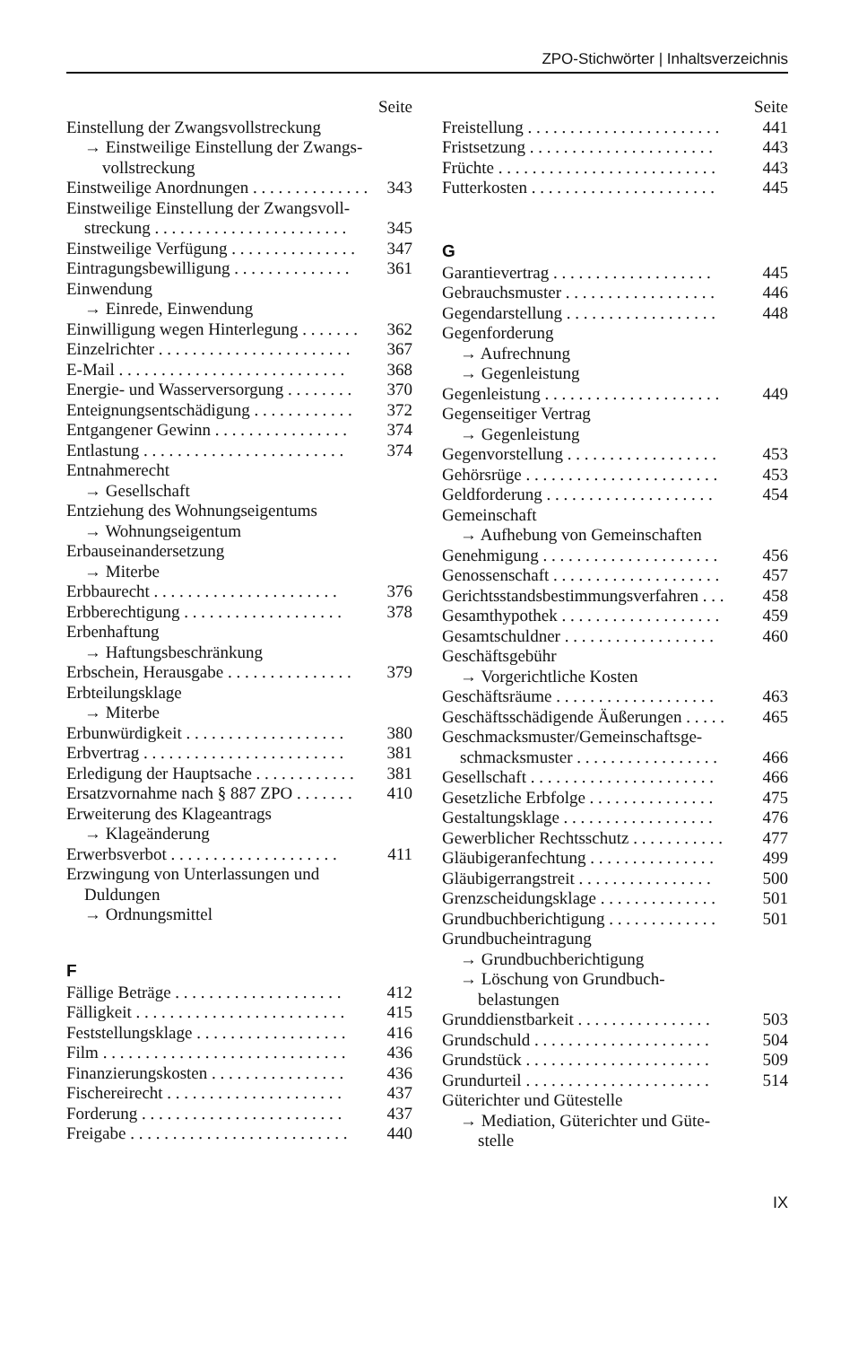ZPO-Stichwörter | Inhaltsverzeichnis
Seite
Einstellung der Zwangsvollstreckung
→ Einstweilige Einstellung der Zwangs-
vollstreckung
Einstweilige Anordnungen . . . . . . . . . . . . . . 343
Einstweilige Einstellung der Zwangsvoll-
streckung . . . . . . . . . . . . . . . . . . . . . . . 345
Einstweilige Verfügung . . . . . . . . . . . . . . . 347
Eintragungsbewilligung . . . . . . . . . . . . . . 361
Einwendung
→ Einrede, Einwendung
Einwilligung wegen Hinterlegung . . . . . . . 362
Einzelrichter . . . . . . . . . . . . . . . . . . . . . . . 367
E-Mail . . . . . . . . . . . . . . . . . . . . . . . . . . . 368
Energie- und Wasserversorgung . . . . . . . . 370
Enteignungsentschädigung . . . . . . . . . . . . 372
Entgangener Gewinn . . . . . . . . . . . . . . . . 374
Entlastung . . . . . . . . . . . . . . . . . . . . . . . . 374
Entnahmerecht
→ Gesellschaft
Entziehung des Wohnungseigentums
→ Wohnungseigentum
Erbauseinandersetzung
→ Miterbe
Erbbaurecht . . . . . . . . . . . . . . . . . . . . . . 376
Erbberechtigung . . . . . . . . . . . . . . . . . . . 378
Erbenhaftung
→ Haftungsbeschränkung
Erbschein, Herausgabe . . . . . . . . . . . . . . . 379
Erbteilungsklage
→ Miterbe
Erbunwürdigkeit . . . . . . . . . . . . . . . . . . . 380
Erbvertrag . . . . . . . . . . . . . . . . . . . . . . . . 381
Erledigung der Hauptsache . . . . . . . . . . . . 381
Ersatzvornahme nach § 887 ZPO . . . . . . . 410
Erweiterung des Klageantrags
→ Klageänderung
Erwerbsverbot . . . . . . . . . . . . . . . . . . . . 411
Erzwingung von Unterlassungen und
Duldungen
→ Ordnungsmittel
F
Fällige Beträge . . . . . . . . . . . . . . . . . . . . 412
Fälligkeit . . . . . . . . . . . . . . . . . . . . . . . . . 415
Feststellungsklage . . . . . . . . . . . . . . . . . . 416
Film . . . . . . . . . . . . . . . . . . . . . . . . . . . . . 436
Finanzierungskosten . . . . . . . . . . . . . . . . 436
Fischereirecht . . . . . . . . . . . . . . . . . . . . . 437
Forderung . . . . . . . . . . . . . . . . . . . . . . . . 437
Freigabe . . . . . . . . . . . . . . . . . . . . . . . . . . 440
Seite
Freistellung . . . . . . . . . . . . . . . . . . . . . . . 441
Fristsetzung . . . . . . . . . . . . . . . . . . . . . . 443
Früchte . . . . . . . . . . . . . . . . . . . . . . . . . . 443
Futterkosten . . . . . . . . . . . . . . . . . . . . . . 445
G
Garantievertrag . . . . . . . . . . . . . . . . . . . 445
Gebrauchsmuster . . . . . . . . . . . . . . . . . . 446
Gegendarstellung . . . . . . . . . . . . . . . . . . 448
Gegenforderung
→ Aufrechnung
→ Gegenleistung
Gegenleistung . . . . . . . . . . . . . . . . . . . . . 449
Gegenseitiger Vertrag
→ Gegenleistung
Gegenvorstellung . . . . . . . . . . . . . . . . . . 453
Gehörsrüge . . . . . . . . . . . . . . . . . . . . . . . 453
Geldforderung . . . . . . . . . . . . . . . . . . . . 454
Gemeinschaft
→ Aufhebung von Gemeinschaften
Genehmigung . . . . . . . . . . . . . . . . . . . . . 456
Genossenschaft . . . . . . . . . . . . . . . . . . . . 457
Gerichtsstandsbestimmungsverfahren . . . 458
Gesamthypothek . . . . . . . . . . . . . . . . . . . 459
Gesamtschuldner . . . . . . . . . . . . . . . . . . 460
Geschäftsgebühr
→ Vorgerichtliche Kosten
Geschäftsräume . . . . . . . . . . . . . . . . . . . 463
Geschäftsschädigende Äußerungen . . . . . 465
Geschmacksmuster/Gemeinschaftsge-
schmacksmuster . . . . . . . . . . . . . . . . . 466
Gesellschaft . . . . . . . . . . . . . . . . . . . . . . 466
Gesetzliche Erbfolge . . . . . . . . . . . . . . . 475
Gestaltungsklage . . . . . . . . . . . . . . . . . . 476
Gewerblicher Rechtsschutz . . . . . . . . . . . 477
Gläubigeranfechtung . . . . . . . . . . . . . . . 499
Gläubigerrangstreit . . . . . . . . . . . . . . . . 500
Grenzscheidungsklage . . . . . . . . . . . . . . 501
Grundbuchberichtigung . . . . . . . . . . . . . 501
Grundbucheintragung
→ Grundbuchberichtigung
→ Löschung von Grundbuch-
belastungen
Grunddienstbarkeit . . . . . . . . . . . . . . . . 503
Grundschuld . . . . . . . . . . . . . . . . . . . . . 504
Grundstück . . . . . . . . . . . . . . . . . . . . . . 509
Grundurteil . . . . . . . . . . . . . . . . . . . . . . 514
Güterichter und Gütestelle
→ Mediation, Güterichter und Güte-
stelle
IX